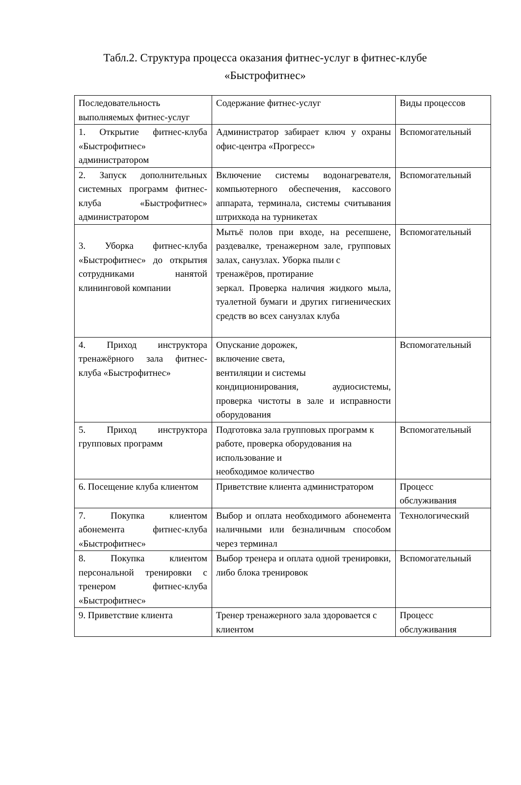Табл.2. Структура процесса оказания фитнес-услуг в фитнес-клубе «Быстрофитнес»
| Последовательность выполняемых фитнес-услуг | Содержание фитнес-услуг | Виды процессов |
| 1. Открытие фитнес-клуба «Быстрофитнес» администратором | Администратор забирает ключ у охраны офис-центра «Прогресс» | Вспомогательный |
| 2. Запуск дополнительных системных программ фитнес-клуба «Быстрофитнес» администратором | Включение системы водонагревателя, компьютерного обеспечения, кассового аппарата, терминала, системы считывания штрихкода на турникетах | Вспомогательный |
| 3. Уборка фитнес-клуба «Быстрофитнес» до открытия сотрудниками нанятой клининговой компании | Мытьё полов при входе, на ресепшене, раздевалке, тренажерном зале, групповых залах, санузлах. Уборка пыли с тренажёров, протирание зеркал. Проверка наличия жидкого мыла, туалетной бумаги и других гигиенических средств во всех санузлах клуба | Вспомогательный |
| 4. Приход инструктора тренажёрного зала фитнес-клуба «Быстрофитнес» | Опускание дорожек, включение света, вентиляции и системы кондиционирования, аудиосистемы, проверка чистоты в зале и исправности оборудования | Вспомогательный |
| 5. Приход инструктора групповых программ | Подготовка зала групповых программ к работе, проверка оборудования на использование и необходимое количество | Вспомогательный |
| 6. Посещение клуба клиентом | Приветствие клиента администратором | Процесс обслуживания |
| 7. Покупка клиентом абонемента фитнес-клуба «Быстрофитнес» | Выбор и оплата необходимого абонемента наличными или безналичным способом через терминал | Технологический |
| 8. Покупка клиентом персональной тренировки с тренером фитнес-клуба «Быстрофитнес» | Выбор тренера и оплата одной тренировки, либо блока тренировок | Вспомогательный |
| 9. Приветствие клиента | Тренер тренажерного зала здоровается с клиентом | Процесс обслуживания |